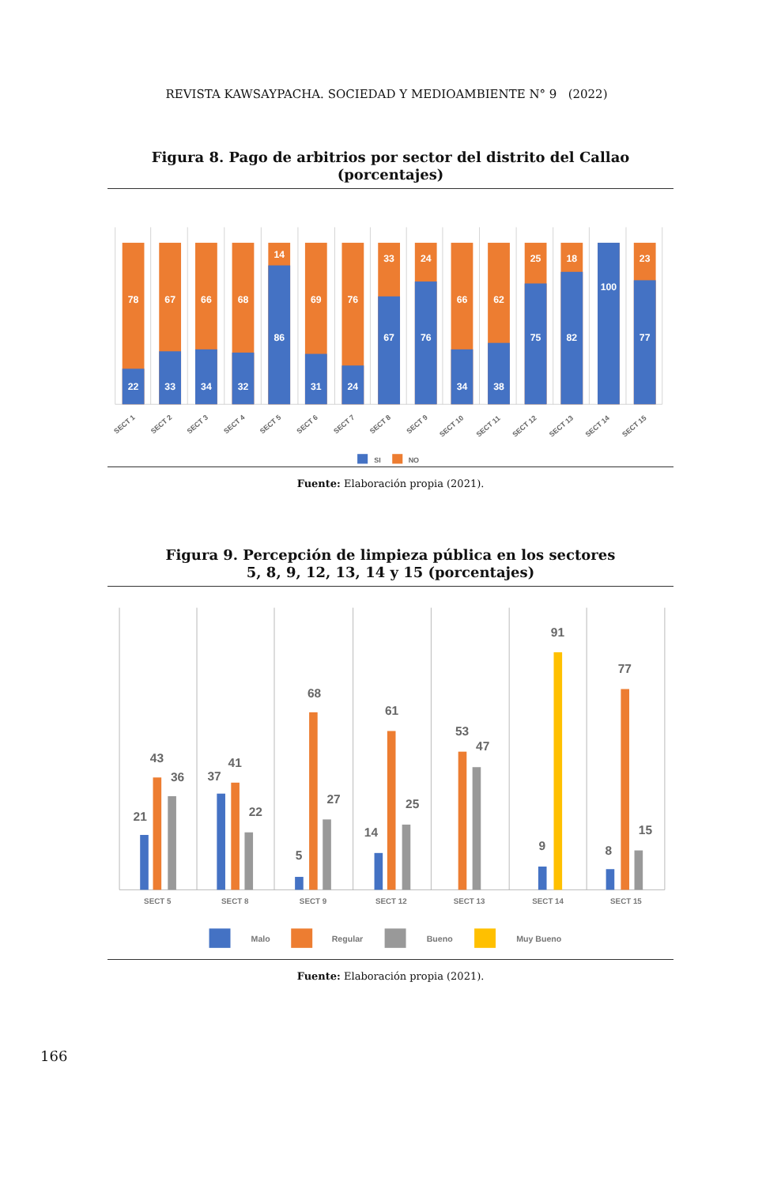REVISTA KAWSAYPACHA. SOCIEDAD Y MEDIOAMBIENTE N° 9 (2022)
Figura 8. Pago de arbitrios por sector del distrito del Callao
(porcentajes)
78
22
67
33
66
34
68
32
14
86
69
31
76
24
33
67
24
76
66
34
62
38
25
75
18
82
100
23
77
SECT 1
SECT 2
SECT 3
SECT 4
SECT 5
SECT 6
SECT 7
SECT 8
SECT 9
SECT 10
SECT 11
SECT 12
SECT 13
SECT 14
SECT 15
SI
NO
Fuente: Elaboración propia (2021).
Figura 9. Percepción de limpieza pública en los sectores
5, 8, 9, 12, 13, 14 y 15 (porcentajes)
21
43
36
37
41
22
5
68
27
14
61
25
53
47
9
91
8
77
15
SECT 5
SECT 8
SECT 9
SECT 12
SECT 13
SECT 14
SECT 15
Malo
Regular
Bueno
Muy Bueno
Fuente: Elaboración propia (2021).
166